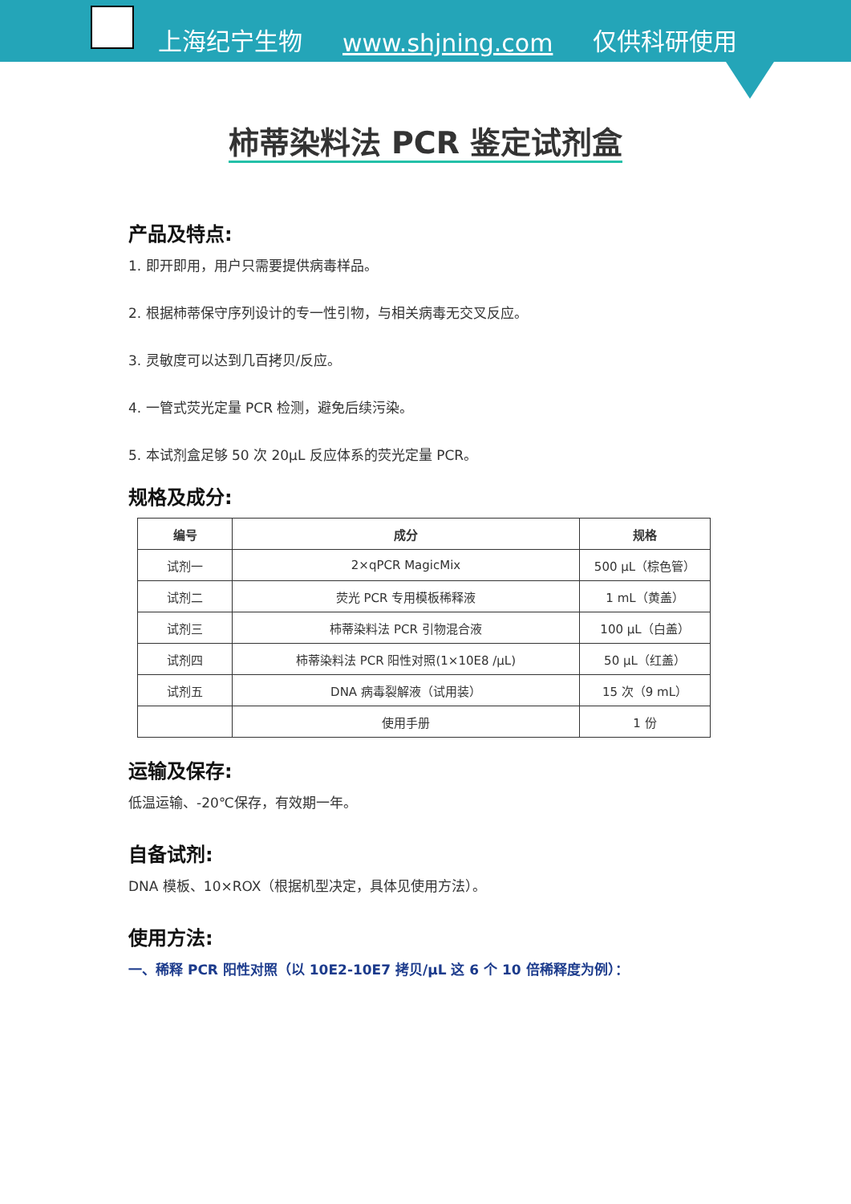上海纪宁生物 www.shjning.com 仅供科研使用
柿蒂染料法 PCR 鉴定试剂盒
产品及特点:
1. 即开即用，用户只需要提供病毒样品。
2. 根据柿蒂保守序列设计的专一性引物，与相关病毒无交叉反应。
3. 灵敏度可以达到几百拷贝/反应。
4. 一管式荧光定量 PCR 检测，避免后续污染。
5. 本试剂盒足够 50 次 20μL 反应体系的荧光定量 PCR。
规格及成分:
| 编号 | 成分 | 规格 |
| --- | --- | --- |
| 试剂一 | 2×qPCR MagicMix | 500 μL（棕色管） |
| 试剂二 | 荧光 PCR 专用模板稀释液 | 1 mL（黄盖） |
| 试剂三 | 柿蒂染料法 PCR 引物混合液 | 100 μL（白盖） |
| 试剂四 | 柿蒂染料法 PCR 阳性对照(1×10E8 /μL) | 50 μL（红盖） |
| 试剂五 | DNA 病毒裂解液（试用装） | 15 次（9 mL） |
| | 使用手册 | 1 份 |
运输及保存:
低温运输、-20℃保存，有效期一年。
自备试剂:
DNA 模板、10×ROX（根据机型决定，具体见使用方法）。
使用方法:
一、稀释 PCR 阳性对照（以 10E2-10E7 拷贝/μL 这 6 个 10 倍稀释度为例）：